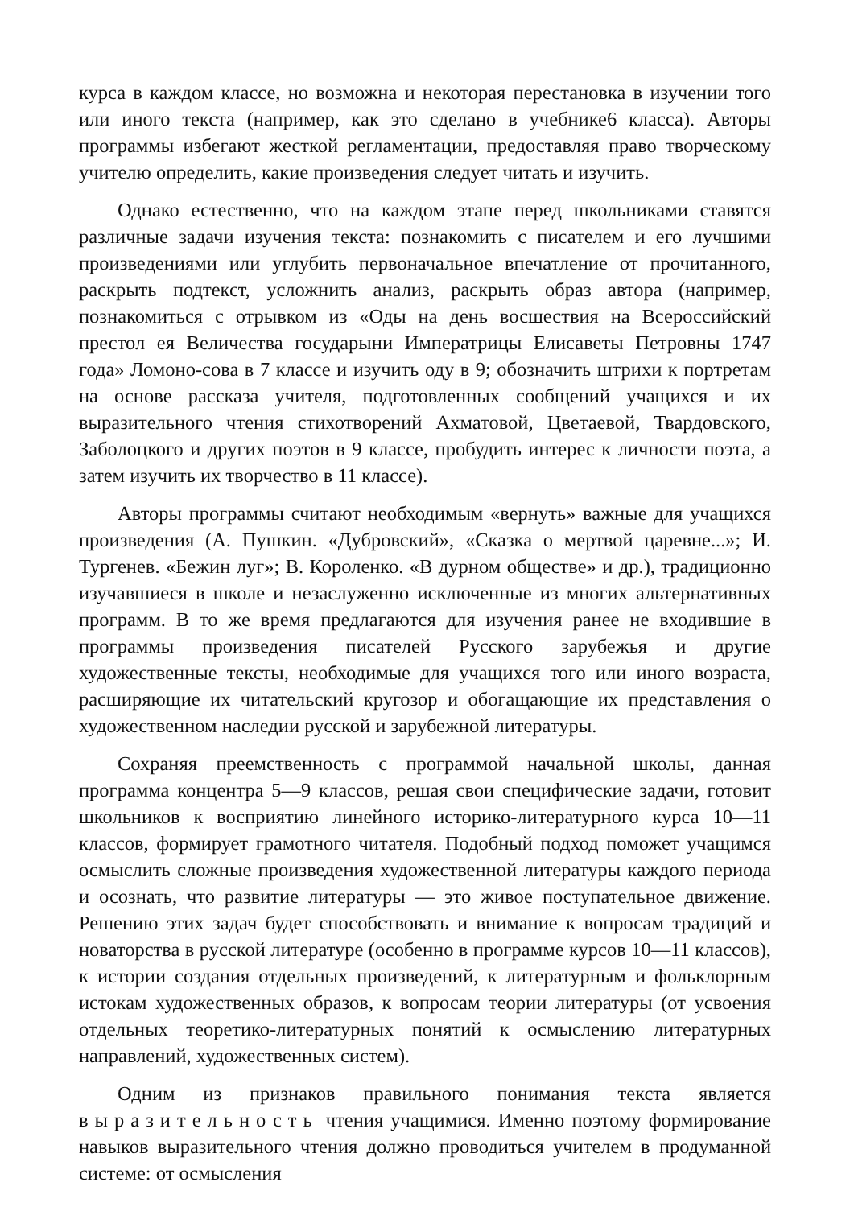курса в каждом классе, но возможна и некоторая перестановка в изучении того или иного текста (например, как это сделано в учебнике6 класса). Авторы программы избегают жесткой регламентации, предоставляя право творческому учителю определить, какие произведения следует читать и изучить.
Однако естественно, что на каждом этапе перед школьниками ставятся различные задачи изучения текста: познакомить с писателем и его лучшими произведениями или углубить первоначальное впечатление от прочитанного, раскрыть подтекст, усложнить анализ, раскрыть образ автора (например, познакомиться с отрывком из «Оды на день восшествия на Всероссийский престол ея Величества государыни Императрицы Елисаветы Петровны 1747 года» Ломоно-сова в 7 классе и изучить оду в 9; обозначить штрихи к портретам на основе рассказа учителя, подготовленных сообщений учащихся и их выразительного чтения стихотворений Ахматовой, Цветаевой, Твардовского, Заболоцкого и других поэтов в 9 классе, пробудить интерес к личности поэта, а затем изучить их творчество в 11 классе).
Авторы программы считают необходимым «вернуть» важные для учащихся произведения (А. Пушкин. «Дубровский», «Сказка о мертвой царевне...»; И. Тургенев. «Бежин луг»; В. Короленко. «В дурном обществе» и др.), традиционно изучавшиеся в школе и незаслуженно исключенные из многих альтернативных программ. В то же время предлагаются для изучения ранее не входившие в программы произведения писателей Русского зарубежья и другие художественные тексты, необходимые для учащихся того или иного возраста, расширяющие их читательский кругозор и обогащающие их представления о художественном наследии русской и зарубежной литературы.
Сохраняя преемственность с программой начальной школы, данная программа концентра 5—9 классов, решая свои специфические задачи, готовит школьников к восприятию линейного историко-литературного курса 10—11 классов, формирует грамотного читателя. Подобный подход поможет учащимся осмыслить сложные произведения художественной литературы каждого периода и осознать, что развитие литературы — это живое поступательное движение. Решению этих задач будет способствовать и внимание к вопросам традиций и новаторства в русской литературе (особенно в программе курсов 10—11 классов), к истории создания отдельных произведений, к литературным и фольклорным истокам художественных образов, к вопросам теории литературы (от усвоения отдельных теоретико-литературных понятий к осмыслению литературных направлений, художественных систем).
Одним из признаков правильного понимания текста является выразительность чтения учащимися. Именно поэтому формирование навыков выразительного чтения должно проводиться учителем в продуманной системе: от осмысления